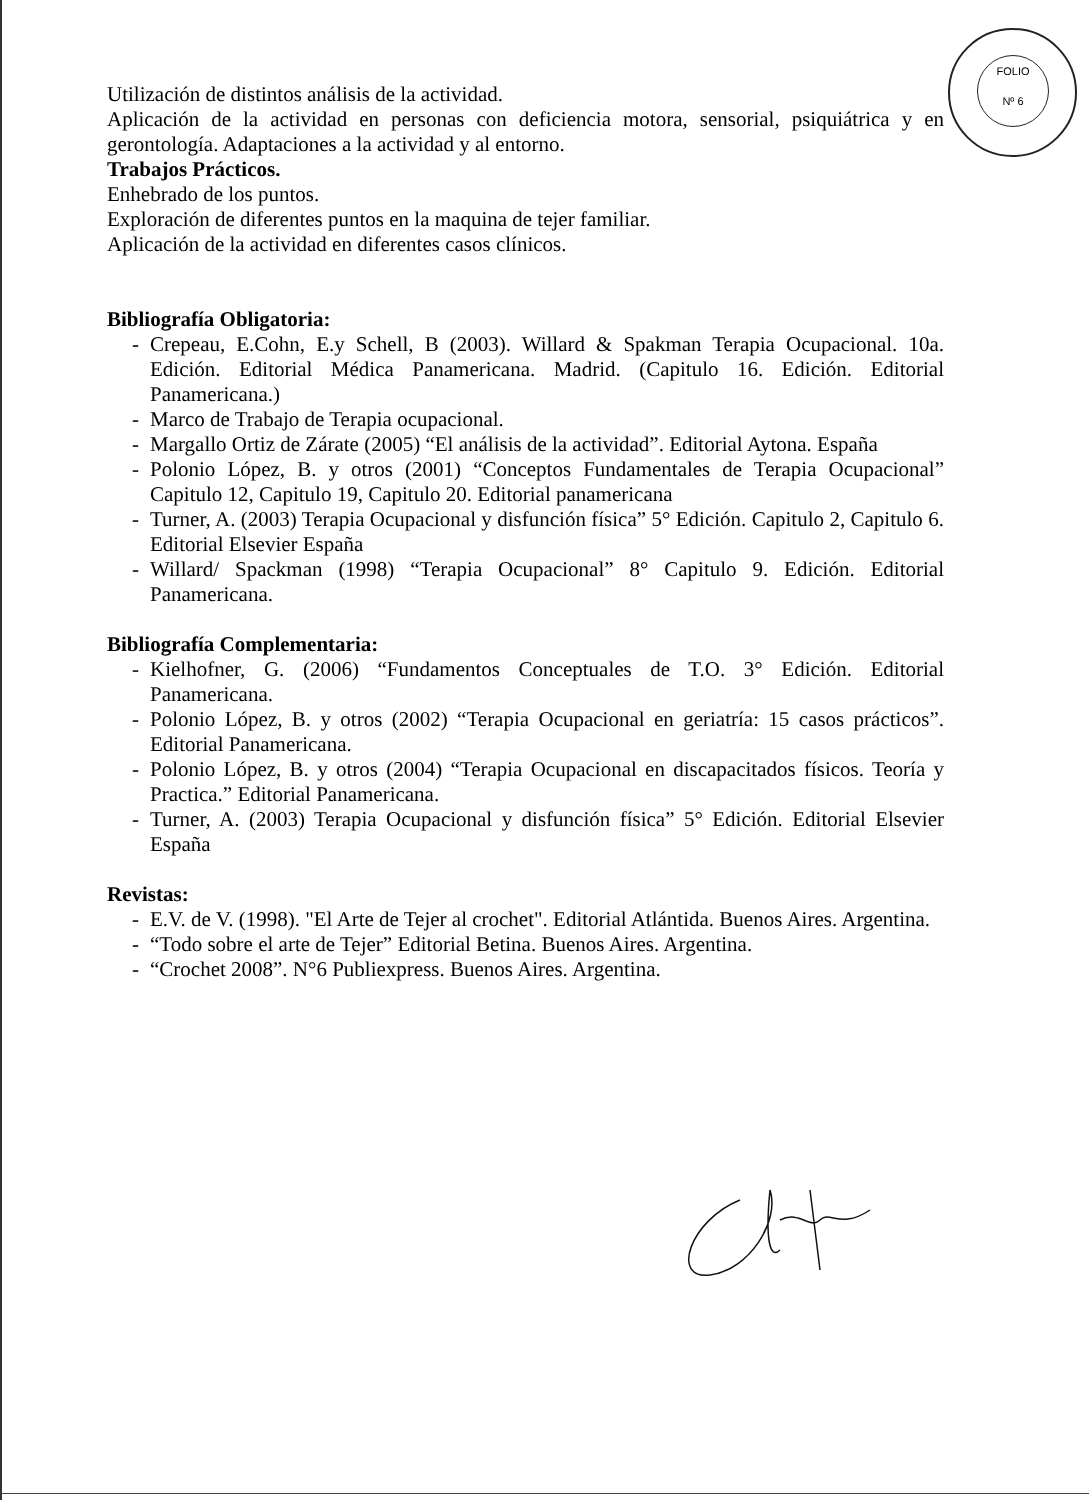FOLIO
Nº 6
Utilización de distintos análisis de la actividad.
Aplicación de la actividad en personas con deficiencia motora, sensorial, psiquiátrica y en gerontología. Adaptaciones a la actividad y al entorno.
Trabajos Prácticos.
Enhebrado de los puntos.
Exploración de diferentes puntos en la maquina de tejer familiar.
Aplicación de la actividad en diferentes casos clínicos.
Bibliografía Obligatoria:
- Crepeau, E.Cohn, E.y Schell, B (2003). Willard & Spakman Terapia Ocupacional. 10a. Edición. Editorial Médica Panamericana. Madrid. (Capitulo 16. Edición. Editorial Panamericana.)
- Marco de Trabajo de Terapia ocupacional.
- Margallo Ortiz de Zárate (2005) “El análisis de la actividad”. Editorial Aytona. España
- Polonio López, B. y otros (2001) “Conceptos Fundamentales de Terapia Ocupacional” Capitulo 12, Capitulo 19, Capitulo 20. Editorial panamericana
- Turner, A. (2003) Terapia Ocupacional y disfunción física” 5° Edición. Capitulo 2, Capitulo 6. Editorial Elsevier España
- Willard/ Spackman (1998) “Terapia Ocupacional” 8° Capitulo 9. Edición. Editorial Panamericana.
Bibliografía Complementaria:
- Kielhofner, G. (2006) “Fundamentos Conceptuales de T.O. 3° Edición. Editorial Panamericana.
- Polonio López, B. y otros (2002) “Terapia Ocupacional en geriatría: 15 casos prácticos”. Editorial Panamericana.
- Polonio López, B. y otros (2004) “Terapia Ocupacional en discapacitados físicos. Teoría y Practica.” Editorial Panamericana.
- Turner, A. (2003) Terapia Ocupacional y disfunción física” 5° Edición. Editorial Elsevier España
Revistas:
- E.V. de V. (1998). "El Arte de Tejer al crochet". Editorial Atlántida. Buenos Aires. Argentina.
- “Todo sobre el arte de Tejer” Editorial Betina. Buenos Aires. Argentina.
- “Crochet 2008”. N°6 Publiexpress. Buenos Aires. Argentina.